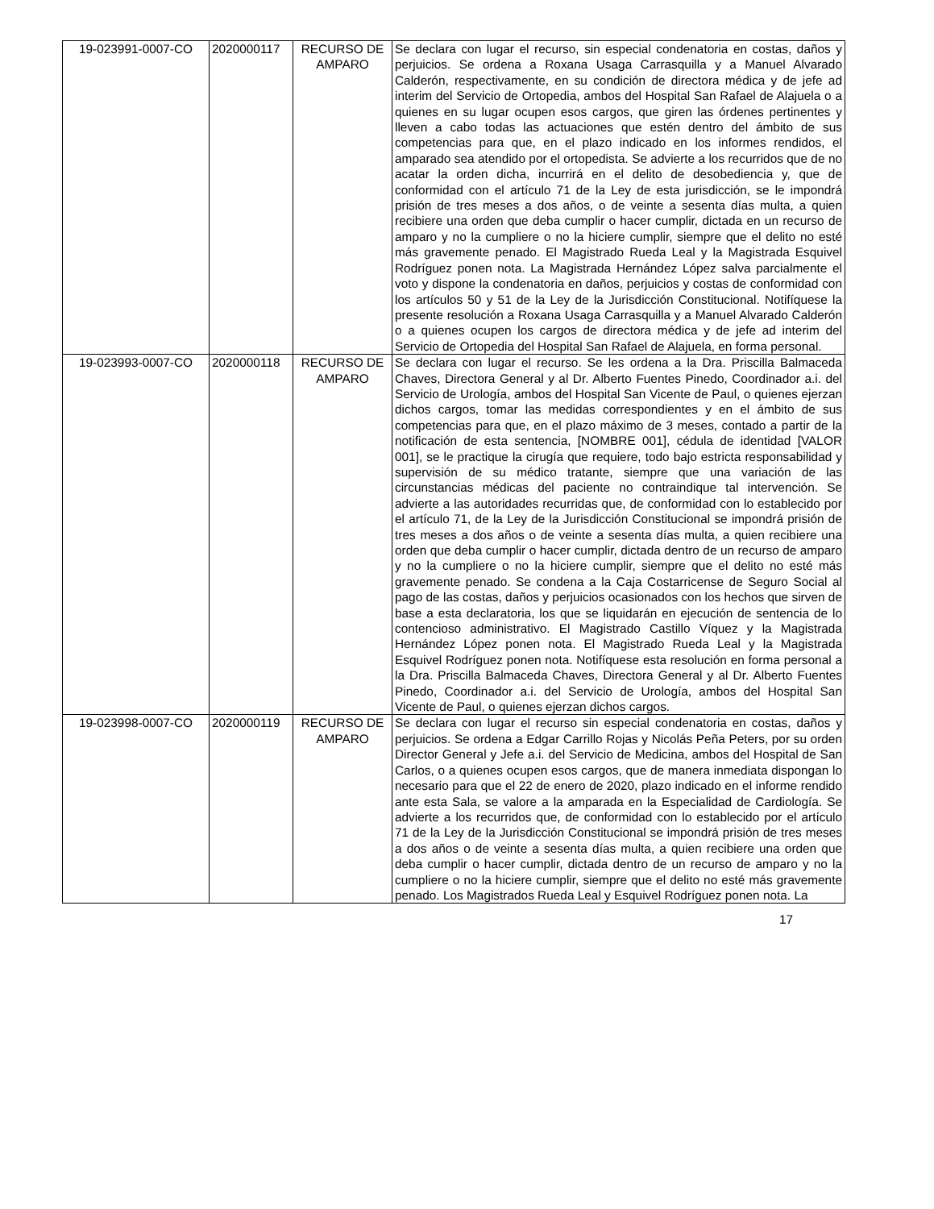| 19-023991-0007-CO | 2020000117 | RECURSO DE AMPARO | Se declara con lugar el recurso, sin especial condenatoria en costas, daños y perjuicios. Se ordena a Roxana Usaga Carrasquilla y a Manuel Alvarado Calderón, respectivamente, en su condición de directora médica y de jefe ad interim del Servicio de Ortopedia, ambos del Hospital San Rafael de Alajuela o a quienes en su lugar ocupen esos cargos, que giren las órdenes pertinentes y lleven a cabo todas las actuaciones que estén dentro del ámbito de sus competencias para que, en el plazo indicado en los informes rendidos, el amparado sea atendido por el ortopedista. Se advierte a los recurridos que de no acatar la orden dicha, incurrirá en el delito de desobediencia y, que de conformidad con el artículo 71 de la Ley de esta jurisdicción, se le impondrá prisión de tres meses a dos años, o de veinte a sesenta días multa, a quien recibiere una orden que deba cumplir o hacer cumplir, dictada en un recurso de amparo y no la cumpliere o no la hiciere cumplir, siempre que el delito no esté más gravemente penado. El Magistrado Rueda Leal y la Magistrada Esquivel Rodríguez ponen nota. La Magistrada Hernández López salva parcialmente el voto y dispone la condenatoria en daños, perjuicios y costas de conformidad con los artículos 50 y 51 de la Ley de la Jurisdicción Constitucional. Notifíquese la presente resolución a Roxana Usaga Carrasquilla y a Manuel Alvarado Calderón o a quienes ocupen los cargos de directora médica y de jefe ad interim del Servicio de Ortopedia del Hospital San Rafael de Alajuela, en forma personal. |
| 19-023993-0007-CO | 2020000118 | RECURSO DE AMPARO | Se declara con lugar el recurso. Se les ordena a la Dra. Priscilla Balmaceda Chaves, Directora General y al Dr. Alberto Fuentes Pinedo, Coordinador a.i. del Servicio de Urología, ambos del Hospital San Vicente de Paul, o quienes ejerzan dichos cargos, tomar las medidas correspondientes y en el ámbito de sus competencias para que, en el plazo máximo de 3 meses, contado a partir de la notificación de esta sentencia, [NOMBRE 001], cédula de identidad [VALOR 001], se le practique la cirugía que requiere, todo bajo estricta responsabilidad y supervisión de su médico tratante, siempre que una variación de las circunstancias médicas del paciente no contraindique tal intervención. Se advierte a las autoridades recurridas que, de conformidad con lo establecido por el artículo 71, de la Ley de la Jurisdicción Constitucional se impondrá prisión de tres meses a dos años o de veinte a sesenta días multa, a quien recibiere una orden que deba cumplir o hacer cumplir, dictada dentro de un recurso de amparo y no la cumpliere o no la hiciere cumplir, siempre que el delito no esté más gravemente penado. Se condena a la Caja Costarricense de Seguro Social al pago de las costas, daños y perjuicios ocasionados con los hechos que sirven de base a esta declaratoria, los que se liquidarán en ejecución de sentencia de lo contencioso administrativo. El Magistrado Castillo Víquez y la Magistrada Hernández López ponen nota. El Magistrado Rueda Leal y la Magistrada Esquivel Rodríguez ponen nota. Notifíquese esta resolución en forma personal a la Dra. Priscilla Balmaceda Chaves, Directora General y al Dr. Alberto Fuentes Pinedo, Coordinador a.i. del Servicio de Urología, ambos del Hospital San Vicente de Paul, o quienes ejerzan dichos cargos. |
| 19-023998-0007-CO | 2020000119 | RECURSO DE AMPARO | Se declara con lugar el recurso sin especial condenatoria en costas, daños y perjuicios. Se ordena a Edgar Carrillo Rojas y Nicolás Peña Peters, por su orden Director General y Jefe a.i. del Servicio de Medicina, ambos del Hospital de San Carlos, o a quienes ocupen esos cargos, que de manera inmediata dispongan lo necesario para que el 22 de enero de 2020, plazo indicado en el informe rendido ante esta Sala, se valore a la amparada en la Especialidad de Cardiología. Se advierte a los recurridos que, de conformidad con lo establecido por el artículo 71 de la Ley de la Jurisdicción Constitucional se impondrá prisión de tres meses a dos años o de veinte a sesenta días multa, a quien recibiere una orden que deba cumplir o hacer cumplir, dictada dentro de un recurso de amparo y no la cumpliere o no la hiciere cumplir, siempre que el delito no esté más gravemente penado. Los Magistrados Rueda Leal y Esquivel Rodríguez ponen nota. La |
17